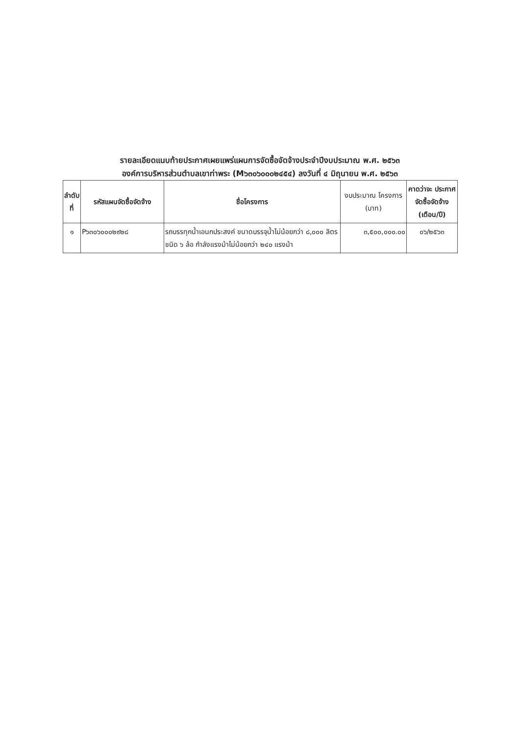รายละเอียดแนบท้ายประกาศเผยแพร่แผนการจัดซื้อจัดจ้างประจำปีงบประมาณ พ.ศ. ๒๕๖๓
องค์การบริหารส่วนตำบลเขาท่าพระ (M๖๓๐๖๐๐๐๒๔๕๔) ลงวันที่ ๔ มิถุนายน พ.ศ. ๒๕๖๓
| ลำดับ ที่ | รหัสแผนจัดซื้อจัดจ้าง | ชื่อโครงการ | งบประมาณ โครงการ (บาท) | คาดว่าจะ ประกาศ จัดซื้อจัดจ้าง (เดือน/ปี) |
| --- | --- | --- | --- | --- |
| ๑ | P๖๓๐๖๐๐๐๒๙๒๘ | รถบรรทุกน้ำเอนกประสงค์ ขนาดบรรจุน้ำไม่น้อยกว่า ๘,๐๐๐ ลิตร ชนิด ๖ ล้อ กำลังแรงม้าไม่น้อยกว่า ๒๔๐ แรงม้า | ๓,๕๐๐,๐๐๐.๐๐ | ๐๖/๒๕๖๓ |